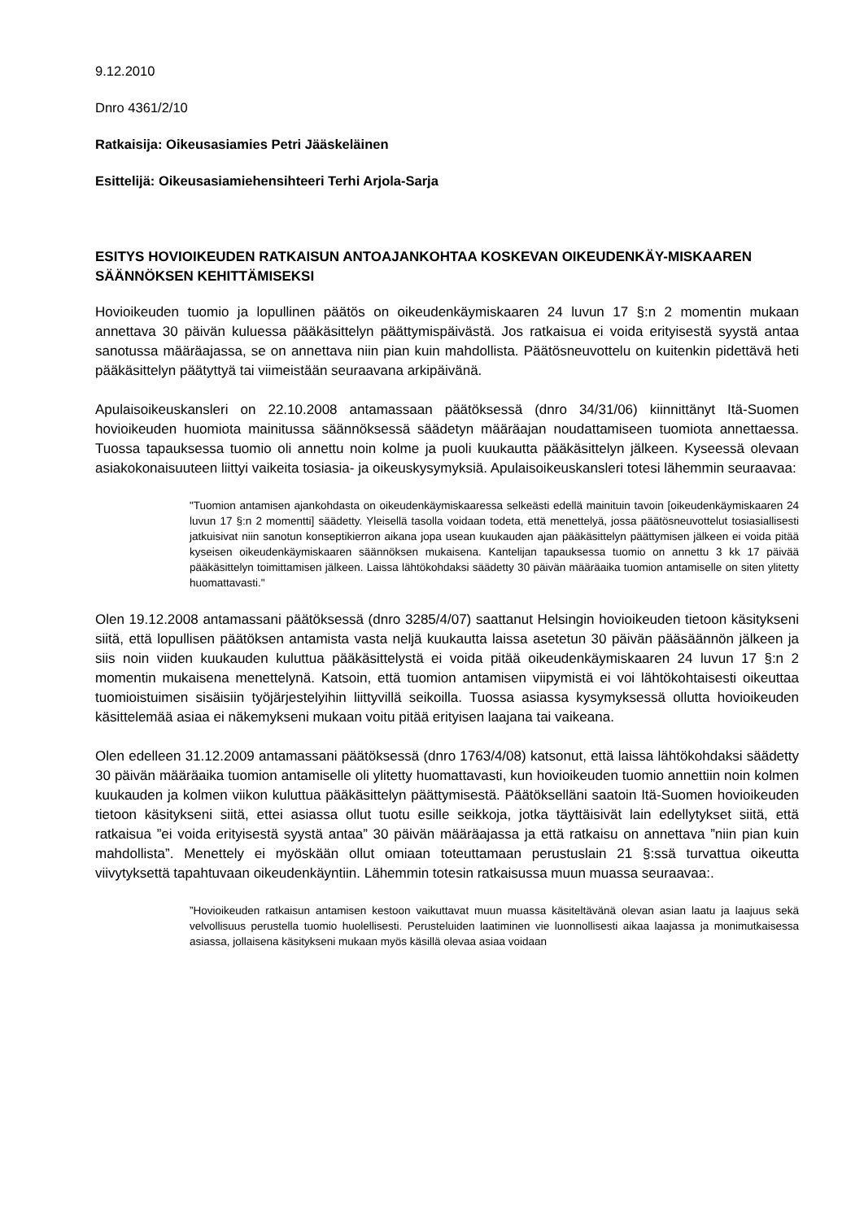9.12.2010
Dnro 4361/2/10
Ratkaisija: Oikeusasiamies Petri Jääskeläinen
Esittelijä: Oikeusasiamiehensihteeri Terhi Arjola-Sarja
ESITYS HOVIOIKEUDEN RATKAISUN ANTOAJANKOHTAA KOSKEVAN OIKEUDENKÄY-MISKAAREN SÄÄNNÖKSEN KEHITTÄMISEKSI
Hovioikeuden tuomio ja lopullinen päätös on oikeudenkäymiskaaren 24 luvun 17 §:n 2 momentin mukaan annettava 30 päivän kuluessa pääkäsittelyn päättymispäivästä. Jos ratkaisua ei voida erityisestä syystä antaa sanotussa määräajassa, se on annettava niin pian kuin mahdollista. Päätösneuvottelu on kuitenkin pidettävä heti pääkäsittelyn päätyttyä tai viimeistään seuraavana arkipäivänä.
Apulaisoikeuskansleri on 22.10.2008 antamassaan päätöksessä (dnro 34/31/06) kiinnittänyt Itä-Suomen hovioikeuden huomiota mainitussa säännöksessä säädetyn määräajan noudattamiseen tuomiota annettaessa. Tuossa tapauksessa tuomio oli annettu noin kolme ja puoli kuukautta pääkäsittelyn jälkeen. Kyseessä olevaan asiakokonaisuuteen liittyi vaikeita tosiasia- ja oikeuskysymyksiä. Apulaisoikeuskansleri totesi lähemmin seuraavaa:
"Tuomion antamisen ajankohdasta on oikeudenkäymiskaaressa selkeästi edellä mainituin tavoin [oikeudenkäymiskaaren 24 luvun 17 §:n 2 momentti] säädetty. Yleisellä tasolla voidaan todeta, että menettelyä, jossa päätösneuvottelut tosiasiallisesti jatkuisivat niin sanotun konseptikierron aikana jopa usean kuukauden ajan pääkäsittelyn päättymisen jälkeen ei voida pitää kyseisen oikeudenkäymiskaaren säännöksen mukaisena. Kantelijan tapauksessa tuomio on annettu 3 kk 17 päivää pääkäsittelyn toimittamisen jälkeen. Laissa lähtökohdaksi säädetty 30 päivän määräaika tuomion antamiselle on siten ylitetty huomattavasti."
Olen 19.12.2008 antamassani päätöksessä (dnro 3285/4/07) saattanut Helsingin hovioikeuden tietoon käsitykseni siitä, että lopullisen päätöksen antamista vasta neljä kuukautta laissa asetetun 30 päivän pääsäännön jälkeen ja siis noin viiden kuukauden kuluttua pääkäsittelystä ei voida pitää oikeudenkäymiskaaren 24 luvun 17 §:n 2 momentin mukaisena menettelynä. Katsoin, että tuomion antamisen viipymistä ei voi lähtökohtaisesti oikeuttaa tuomioistuimen sisäisiin työjärjestelyihin liittyvillä seikoilla. Tuossa asiassa kysymyksessä ollutta hovioikeuden käsittelemää asiaa ei näkemykseni mukaan voitu pitää erityisen laajana tai vaikeana.
Olen edelleen 31.12.2009 antamassani päätöksessä (dnro 1763/4/08) katsonut, että laissa lähtökohdaksi säädetty 30 päivän määräaika tuomion antamiselle oli ylitetty huomattavasti, kun hovioikeuden tuomio annettiin noin kolmen kuukauden ja kolmen viikon kuluttua pääkäsittelyn päättymisestä. Päätökselläni saatoin Itä-Suomen hovioikeuden tietoon käsitykseni siitä, ettei asiassa ollut tuotu esille seikkoja, jotka täyttäisivät lain edellytykset siitä, että ratkaisua ”ei voida erityisestä syystä antaa” 30 päivän määräajassa ja että ratkaisu on annettava ”niin pian kuin mahdollista”. Menettely ei myöskään ollut omiaan toteuttamaan perustuslain 21 §:ssä turvattua oikeutta viivytyksettä tapahtuvaan oikeudenkäyntiin. Lähemmin totesin ratkaisussa muun muassa seuraavaa:.
”Hovioikeuden ratkaisun antamisen kestoon vaikuttavat muun muassa käsiteltävänä olevan asian laatu ja laajuus sekä velvollisuus perustella tuomio huolellisesti. Perusteluiden laatiminen vie luonnollisesti aikaa laajassa ja monimutkaisessa asiassa, jollaisena käsitykseni mukaan myös käsillä olevaa asiaa voidaan